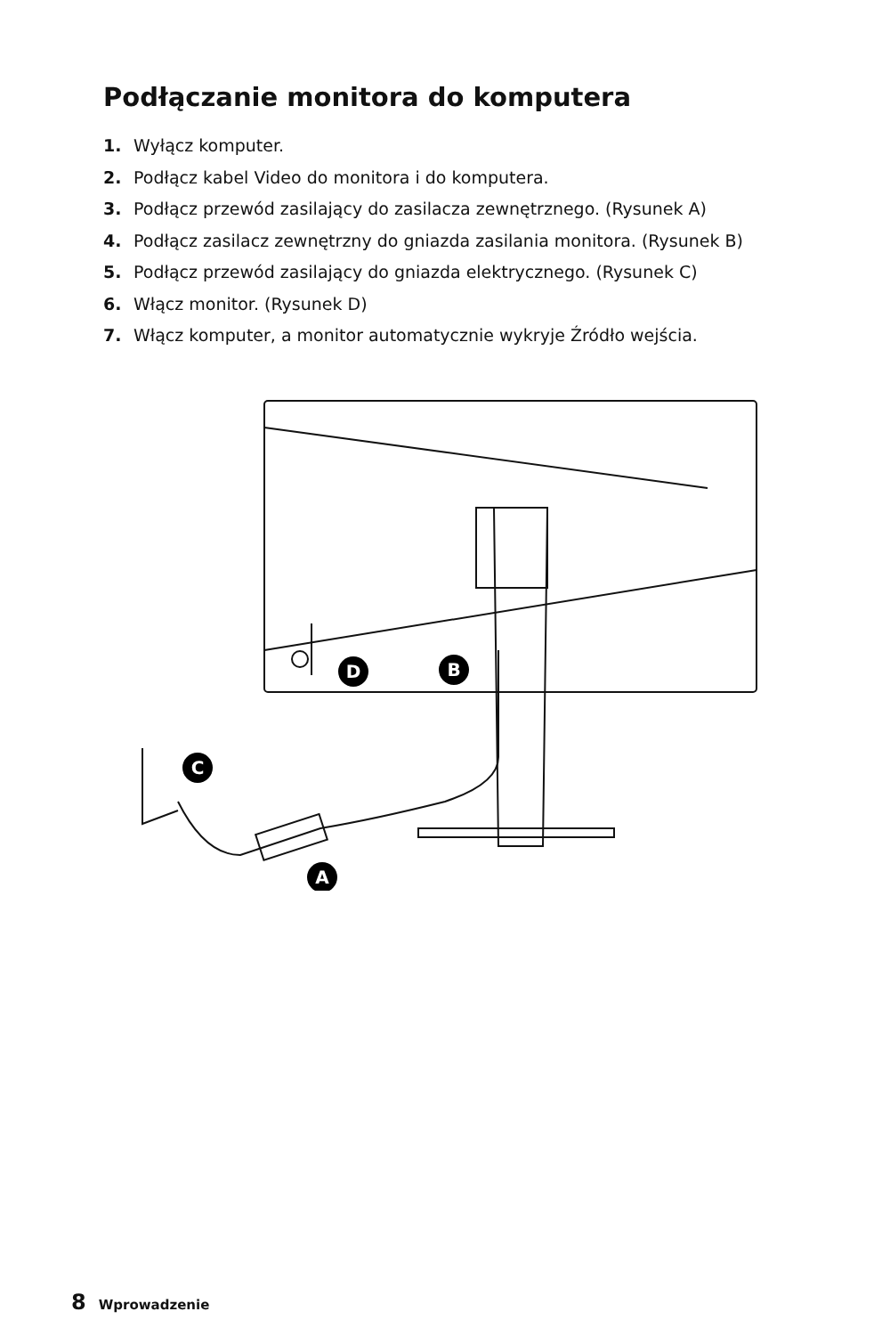Podłączanie monitora do komputera
1. Wyłącz komputer.
2. Podłącz kabel Video do monitora i do komputera.
3. Podłącz przewód zasilający do zasilacza zewnętrznego. (Rysunek A)
4. Podłącz zasilacz zewnętrzny do gniazda zasilania monitora. (Rysunek B)
5. Podłącz przewód zasilający do gniazda elektrycznego. (Rysunek C)
6. Włącz monitor. (Rysunek D)
7. Włącz komputer, a monitor automatycznie wykryje Źródło wejścia.
D
B
C
A
8 Wprowadzenie